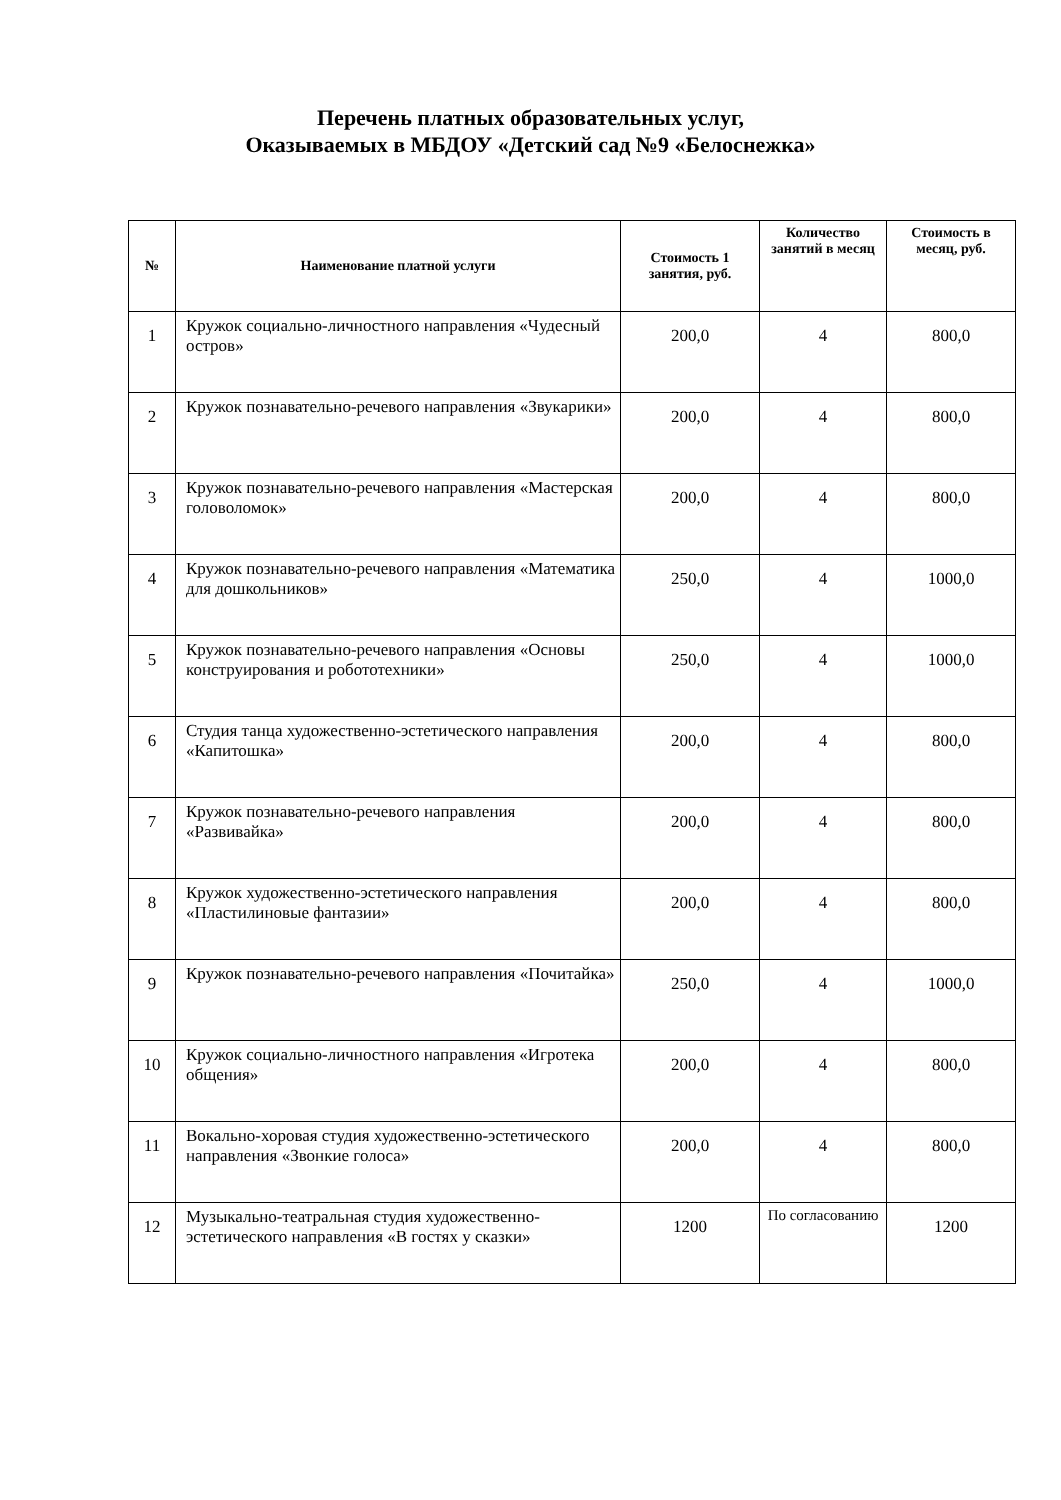Перечень платных образовательных услуг,
Оказываемых в МБДОУ «Детский сад №9 «Белоснежка»
| № | Наименование платной услуги | Стоимость 1 занятия, руб. | Количество занятий в месяц | Стоимость в месяц, руб. |
| --- | --- | --- | --- | --- |
| 1 | Кружок социально-личностного направления «Чудесный остров» | 200,0 | 4 | 800,0 |
| 2 | Кружок познавательно-речевого направления «Звукарики» | 200,0 | 4 | 800,0 |
| 3 | Кружок познавательно-речевого направления «Мастерская головоломок» | 200,0 | 4 | 800,0 |
| 4 | Кружок познавательно-речевого направления «Математика для дошкольников» | 250,0 | 4 | 1000,0 |
| 5 | Кружок познавательно-речевого направления «Основы конструирования и робототехники» | 250,0 | 4 | 1000,0 |
| 6 | Студия танца художественно-эстетического направления «Капитошка» | 200,0 | 4 | 800,0 |
| 7 | Кружок познавательно-речевого направления «Развивайка» | 200,0 | 4 | 800,0 |
| 8 | Кружок художественно-эстетического направления «Пластилиновые фантазии» | 200,0 | 4 | 800,0 |
| 9 | Кружок познавательно-речевого направления «Почитайка» | 250,0 | 4 | 1000,0 |
| 10 | Кружок социально-личностного направления «Игротека общения» | 200,0 | 4 | 800,0 |
| 11 | Вокально-хоровая студия художественно-эстетического направления «Звонкие голоса» | 200,0 | 4 | 800,0 |
| 12 | Музыкально-театральная студия художественно-эстетического направления «В гостях у сказки» | 1200 | По согласованию | 1200 |